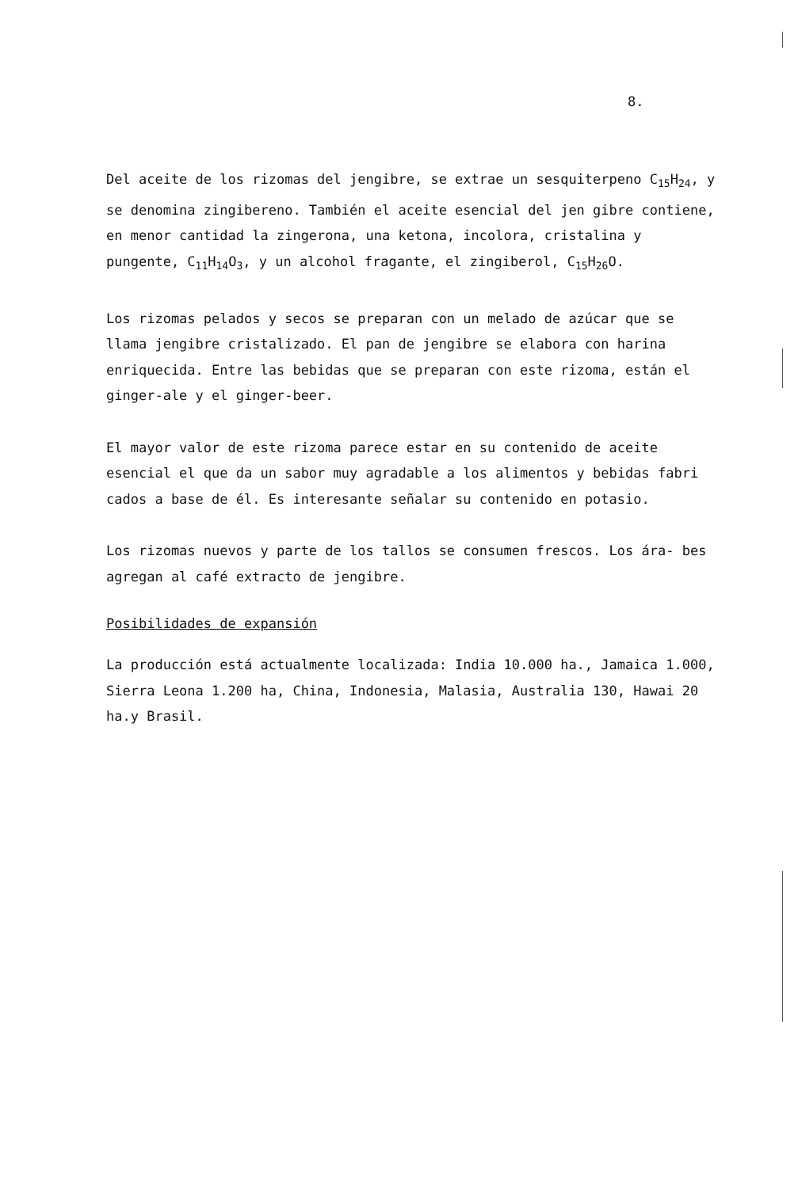8.
Del aceite de los rizomas del jengibre, se extrae un sesquiterpeno C<sub>15</sub>H<sub>24</sub>, y se denomina zingibereno. También el aceite esencial del jen gibre contiene, en menor cantidad la zingerona, una ketona, incolora, cristalina y pungente, C<sub>11</sub>H<sub>14</sub>O<sub>3</sub>, y un alcohol fragante, el zingiberol, C<sub>15</sub>H<sub>26</sub>O.
Los rizomas pelados y secos se preparan con un melado de azúcar que se llama jengibre cristalizado. El pan de jengibre se elabora con harina enriquecida. Entre las bebidas que se preparan con este rizoma, están el ginger-ale y el ginger-beer.
El mayor valor de este rizoma parece estar en su contenido de aceite esencial el que da un sabor muy agradable a los alimentos y bebidas fabri cados a base de él. Es interesante señalar su contenido en potasio.
Los rizomas nuevos y parte de los tallos se consumen frescos. Los ára- bes agregan al café extracto de jengibre.
Posibilidades de expansión
La producción está actualmente localizada: India 10.000 ha., Jamaica 1.000, Sierra Leona 1.200 ha, China, Indonesia, Malasia, Australia 130, Hawai 20 ha.y Brasil.